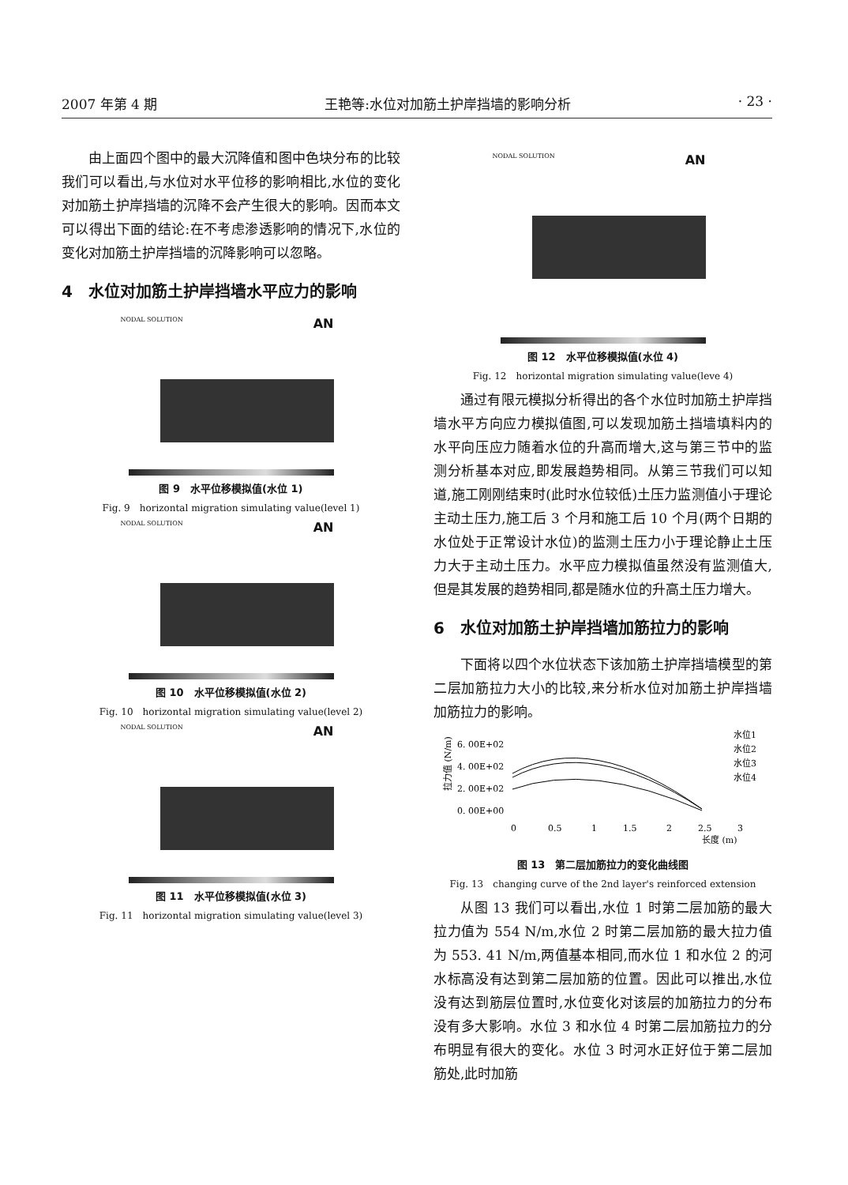2007 年第 4 期 王艳等:水位对加筋土护岸挡墙的影响分析 · 23 ·
由上面四个图中的最大沉降值和图中色块分布的比较我们可以看出,与水位对水平位移的影响相比,水位的变化对加筋土护岸挡墙的沉降不会产生很大的影响。因而本文可以得出下面的结论:在不考虑渗透影响的情况下,水位的变化对加筋土护岸挡墙的沉降影响可以忽略。
4　水位对加筋土护岸挡墙水平应力的影响
NODAL SOLUTION AN
图 9　水平位移模拟值(水位 1)
Fig. 9　horizontal migration simulating value(level 1)
NODAL SOLUTION AN
图 10　水平位移模拟值(水位 2)
Fig. 10　horizontal migration simulating value(level 2)
NODAL SOLUTION AN
图 11　水平位移模拟值(水位 3)
Fig. 11　horizontal migration simulating value(level 3)
NODAL SOLUTION AN
图 12　水平位移模拟值(水位 4)
Fig. 12　horizontal migration simulating value(leve 4)
通过有限元模拟分析得出的各个水位时加筋土护岸挡墙水平方向应力模拟值图,可以发现加筋土挡墙填料内的水平向压应力随着水位的升高而增大,这与第三节中的监测分析基本对应,即发展趋势相同。从第三节我们可以知道,施工刚刚结束时(此时水位较低)土压力监测值小于理论主动土压力,施工后 3 个月和施工后 10 个月(两个日期的水位处于正常设计水位)的监测土压力小于理论静止土压力大于主动土压力。水平应力模拟值虽然没有监测值大,但是其发展的趋势相同,都是随水位的升高土压力增大。
6　水位对加筋土护岸挡墙加筋拉力的影响
下面将以四个水位状态下该加筋土护岸挡墙模型的第二层加筋拉力大小的比较,来分析水位对加筋土护岸挡墙加筋拉力的影响。
拉力值 (N/m)
6. 00E+02
4. 00E+02
2. 00E+02
0. 00E+00
0
0.5
1
1.5
2
2.5
3
长度 (m)
水位1
水位2
水位3
水位4
图 13　第二层加筋拉力的变化曲线图
Fig. 13　changing curve of the 2nd layer's reinforced extension
从图 13 我们可以看出,水位 1 时第二层加筋的最大拉力值为 554 N/m,水位 2 时第二层加筋的最大拉力值为 553. 41 N/m,两值基本相同,而水位 1 和水位 2 的河水标高没有达到第二层加筋的位置。因此可以推出,水位没有达到筋层位置时,水位变化对该层的加筋拉力的分布没有多大影响。水位 3 和水位 4 时第二层加筋拉力的分布明显有很大的变化。水位 3 时河水正好位于第二层加筋处,此时加筋